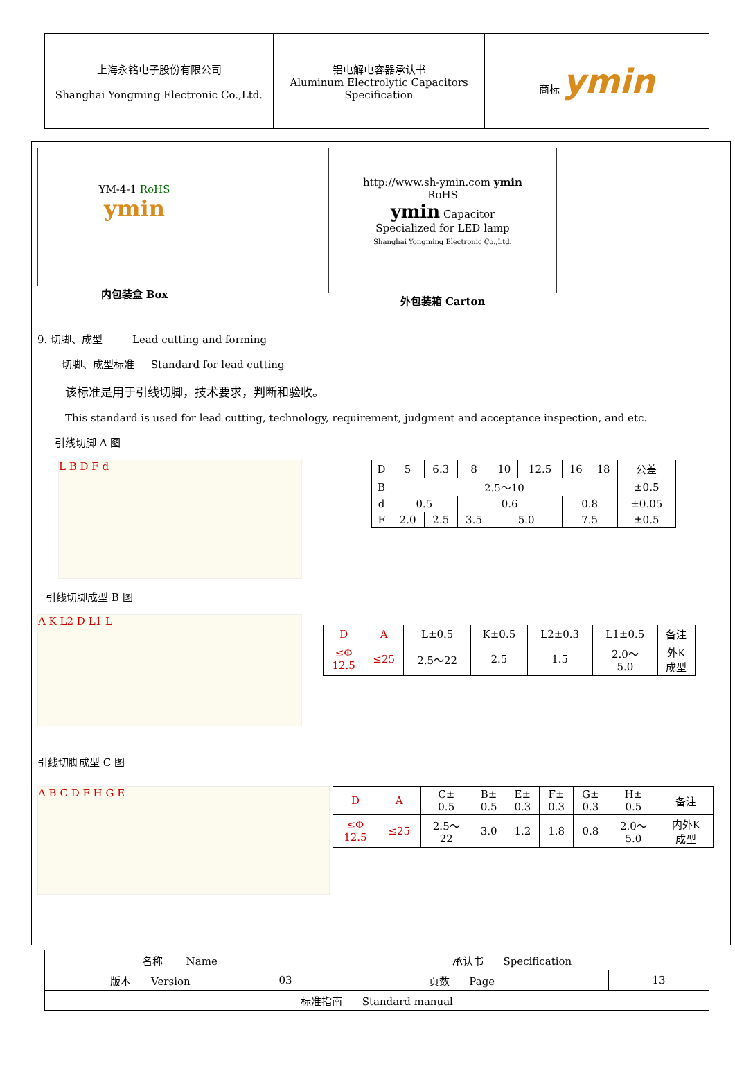| 上海永铭电子股份有限公司 Shanghai Yongming Electronic Co.,Ltd. | 铝电解电容器承认书 Aluminum Electrolytic Capacitors Specification | 商标 ymin |
YM-4-1 RoHS
ymin
内包装盒 Box
http://www.sh-ymin.com ymin
RoHS
ymin Capacitor
Specialized for LED lamp
Shanghai Yongming Electronic Co.,Ltd.
外包装箱 Carton
9. 切脚、成型 Lead cutting and forming
切脚、成型标准 Standard for lead cutting
该标准是用于引线切脚，技术要求，判断和验收。
This standard is used for lead cutting, technology, requirement, judgment and acceptance inspection, and etc.
引线切脚 A 图
L B D F d
| D | 5 | 6.3 | 8 | 10 | 12.5 | 16 | 18 | 公差 |
| B | 2.5～10 | | | | | | | ±0.5 |
| d | 0.5 | | 0.6 | | | 0.8 | | ±0.05 |
| F | 2.0 | 2.5 | 3.5 | 5.0 | | 7.5 | | ±0.5 |
引线切脚成型 B 图
A K L2 D L1 L
| D | A | L±0.5 | K±0.5 | L2±0.3 | L1±0.5 | 备注 |
| ≤Φ 12.5 | ≤25 | 2.5～22 | 2.5 | 1.5 | 2.0～ 5.0 | 外K 成型 |
引线切脚成型 C 图
A B C D F H G E
| D | A | C± 0.5 | B± 0.5 | E± 0.3 | F± 0.3 | G± 0.3 | H± 0.5 | 备注 |
| ≤Φ 12.5 | ≤25 | 2.5～ 22 | 3.0 | 1.2 | 1.8 | 0.8 | 2.0～ 5.0 | 内外K 成型 |
| 名称 Name | | 承认书 Specification | |
| 版本 Version | 03 | 页数 Page | 13 |
| 标准指南 Standard manual | | | |